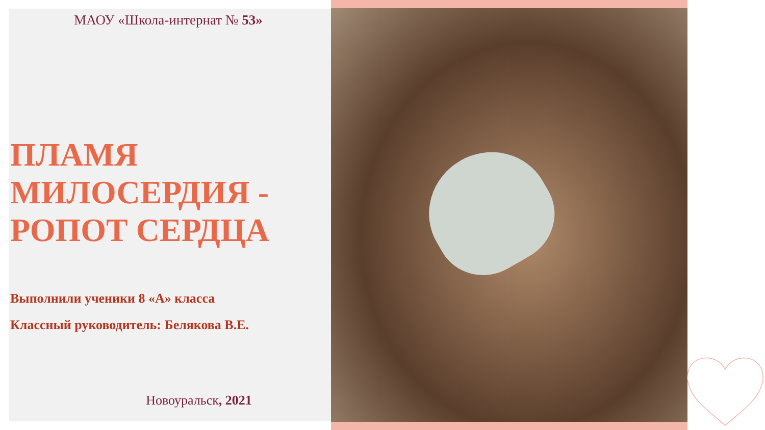МАОУ «Школа-интернат № 53»
ПЛАМЯ МИЛОСЕРДИЯ - РОПОТ СЕРДЦА
Выполнили ученики 8 «А» класса
Классный руководитель: Белякова В.Е.
Новоуральск, 2021